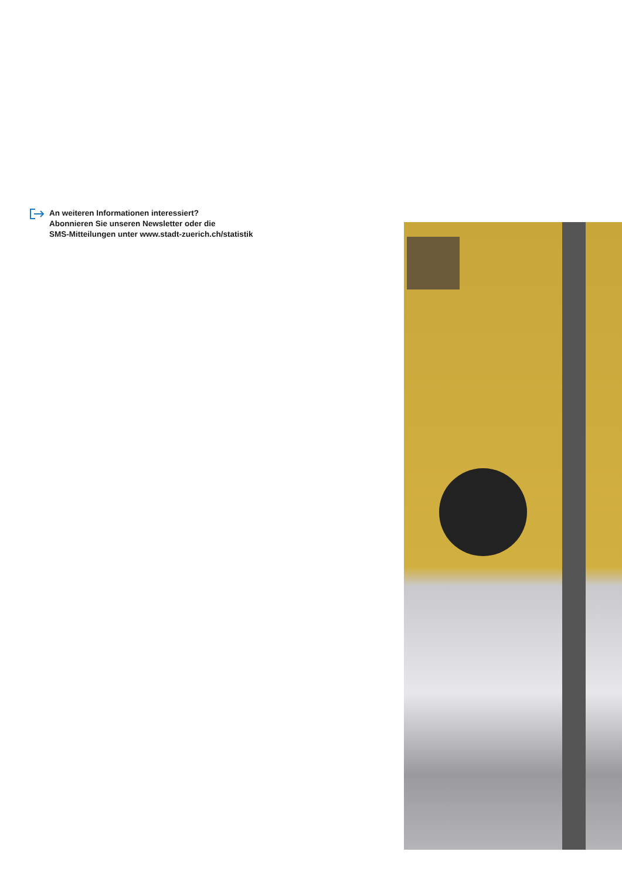An weiteren Informationen interessiert?
Abonnieren Sie unseren Newsletter oder die
SMS-Mitteilungen unter www.stadt-zuerich.ch/statistik